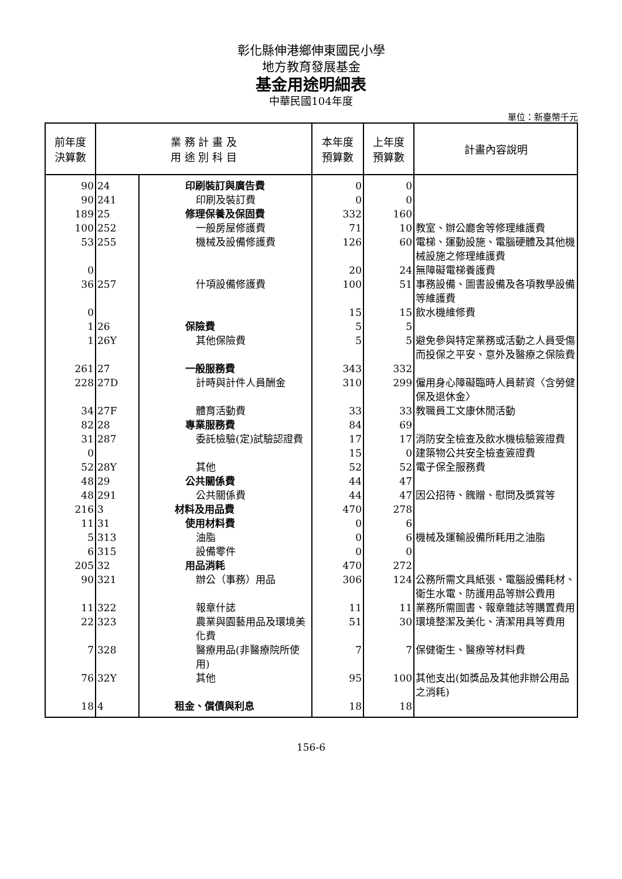彰化縣伸港鄉伸東國民小學
地方教育發展基金
基金用途明細表
中華民國104年度
單位：新臺幣千元
| 前年度 決算數 | 業 務 計 畫 及 用 途 別 科 目 | | 本年度 預算數 | 上年度 預算數 | 計畫內容說明 |
| --- | --- | --- | --- | --- | --- |
| 90 | 24 | 印刷裝訂與廣告費 | 0 | 0 | |
| 90 | 241 | 印刷及裝訂費 | 0 | 0 | |
| 189 | 25 | 修理保養及保固費 | 332 | 160 | |
| 100 | 252 | 一般房屋修護費 | 71 | 10 | 教室、辦公廳舍等修理維護費 |
| 53 | 255 | 機械及設備修護費 | 126 | 60 | 電梯、運動設施、電腦硬體及其他機械設施之修理維護費 |
| 0 | | | 20 | 24 | 無障礙電梯養護費 |
| 36 | 257 | 什項設備修護費 | 100 | 51 | 事務設備、圖書設備及各項教學設備等維護費 |
| 0 | | | 15 | 15 | 飲水機維修費 |
| 1 | 26 | 保險費 | 5 | 5 | |
| 1 | 26Y | 其他保險費 | 5 | 5 | 避免參與特定業務或活動之人員受傷而投保之平安、意外及醫療之保險費 |
| 261 | 27 | 一般服務費 | 343 | 332 | |
| 228 | 27D | 計時與計件人員酬金 | 310 | 299 | 僱用身心障礙臨時人員薪資〈含勞健保及退休金〉 |
| 34 | 27F | 體育活動費 | 33 | 33 | 教職員工文康休閒活動 |
| 82 | 28 | 專業服務費 | 84 | 69 | |
| 31 | 287 | 委託檢驗(定)試驗認證費 | 17 | 17 | 消防安全檢查及飲水機檢驗簽證費 |
| 0 | | | 15 | 0 | 建築物公共安全檢查簽證費 |
| 52 | 28Y | 其他 | 52 | 52 | 電子保全服務費 |
| 48 | 29 | 公共關係費 | 44 | 47 | |
| 48 | 291 | 公共關係費 | 44 | 47 | 因公招待、餽贈、慰問及獎賞等 |
| 216 | 3 | 材料及用品費 | 470 | 278 | |
| 11 | 31 | 使用材料費 | 0 | 6 | |
| 5 | 313 | 油脂 | 0 | 6 | 機械及運輸設備所耗用之油脂 |
| 6 | 315 | 設備零件 | 0 | 0 | |
| 205 | 32 | 用品消耗 | 470 | 272 | |
| 90 | 321 | 辦公（事務）用品 | 306 | 124 | 公務所需文具紙張、電腦設備耗材、衛生水電、防護用品等辦公費用 |
| 11 | 322 | 報章什誌 | 11 | 11 | 業務所需圖書、報章雜誌等購置費用 |
| 22 | 323 | 農業與園藝用品及環境美化費 | 51 | 30 | 環境整潔及美化、清潔用具等費用 |
| 7 | 328 | 醫療用品(非醫療院所使用) | 7 | 7 | 保健衛生、醫療等材料費 |
| 76 | 32Y | 其他 | 95 | 100 | 其他支出(如獎品及其他非辦公用品之消耗) |
| 18 | 4 | 租金、償債與利息 | 18 | 18 | |
156-6